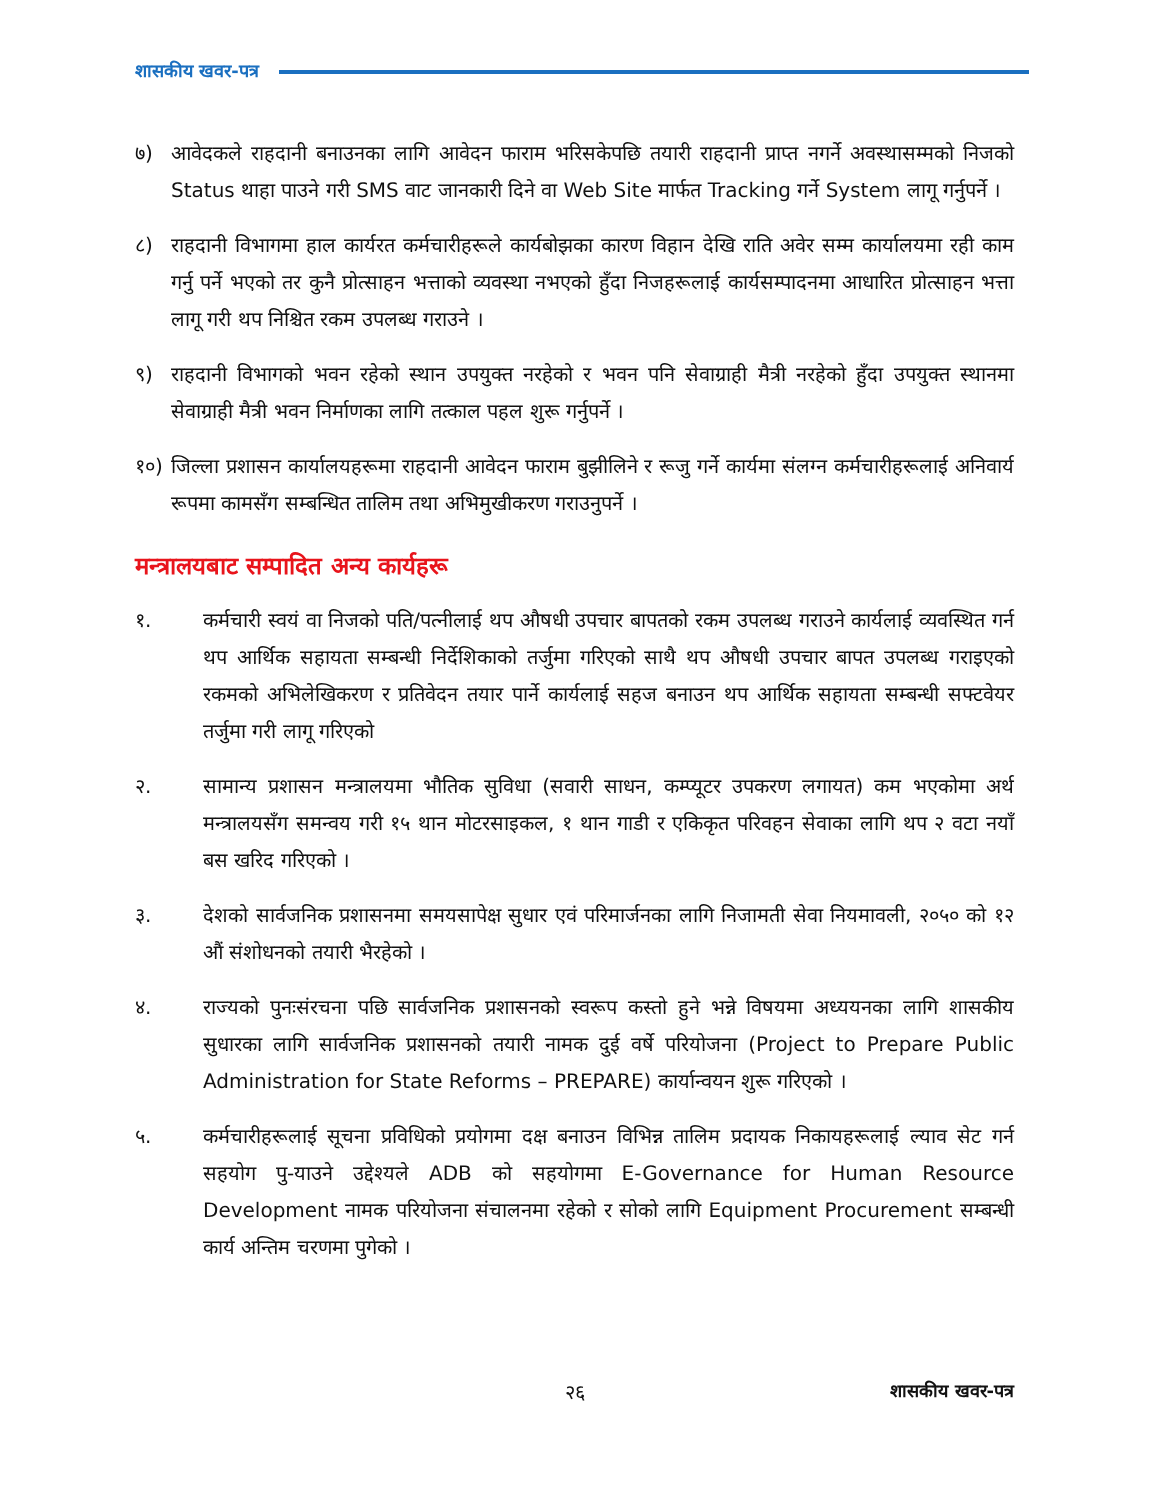शासकीय खवर-पत्र
७) आवेदकले राहदानी बनाउनका लागि आवेदन फाराम भरिसकेपछि तयारी राहदानी प्राप्त नगर्ने अवस्थासम्मको निजको Status थाहा पाउने गरी SMS वाट जानकारी दिने वा Web Site मार्फत Tracking गर्ने System लागू गर्नुपर्ने ।
८) राहदानी विभागमा हाल कार्यरत कर्मचारीहरूले कार्यबोझका कारण विहान देखि राति अवेर सम्म कार्यालयमा रही काम गर्नु पर्ने भएको तर कुनै प्रोत्साहन भत्ताको व्यवस्था नभएको हुँदा निजहरूलाई कार्यसम्पादनमा आधारित प्रोत्साहन भत्ता लागू गरी थप निश्चित रकम उपलब्ध गराउने ।
९) राहदानी विभागको भवन रहेको स्थान उपयुक्त नरहेको र भवन पनि सेवाग्राही मैत्री नरहेको हुँदा उपयुक्त स्थानमा सेवाग्राही मैत्री भवन निर्माणका लागि तत्काल पहल शुरू गर्नुपर्ने ।
१०) जिल्ला प्रशासन कार्यालयहरूमा राहदानी आवेदन फाराम बुझीलिने र रूजु गर्ने कार्यमा संलग्न कर्मचारीहरूलाई अनिवार्य रूपमा कामसँग सम्बन्धित तालिम तथा अभिमुखीकरण गराउनुपर्ने ।
मन्त्रालयबाट सम्पादित अन्य कार्यहरू
१. कर्मचारी स्वयं वा निजको पति/पत्नीलाई थप औषधी उपचार बापतको रकम उपलब्ध गराउने कार्यलाई व्यवस्थित गर्न थप आर्थिक सहायता सम्बन्धी निर्देशिकाको तर्जुमा गरिएको साथै थप औषधी उपचार बापत उपलब्ध गराइएको रकमको अभिलेखिकरण र प्रतिवेदन तयार पार्ने कार्यलाई सहज बनाउन थप आर्थिक सहायता सम्बन्धी सफ्टवेयर तर्जुमा गरी लागू गरिएको
२. सामान्य प्रशासन मन्त्रालयमा भौतिक सुविधा (सवारी साधन, कम्प्यूटर उपकरण लगायत) कम भएकोमा अर्थ मन्त्रालयसँग समन्वय गरी १५ थान मोटरसाइकल, १ थान गाडी र एकिकृत परिवहन सेवाका लागि थप २ वटा नयाँ बस खरिद गरिएको ।
३. देशको सार्वजनिक प्रशासनमा समयसापेक्ष सुधार एवं परिमार्जनका लागि निजामती सेवा नियमावली, २०५० को १२ औं संशोधनको तयारी भैरहेको ।
४. राज्यको पुनःसंरचना पछि सार्वजनिक प्रशासनको स्वरूप कस्तो हुने भन्ने विषयमा अध्ययनका लागि शासकीय सुधारका लागि सार्वजनिक प्रशासनको तयारी नामक दुई वर्षे परियोजना (Project to Prepare Public Administration for State Reforms – PREPARE) कार्यान्वयन शुरू गरिएको ।
५. कर्मचारीहरूलाई सूचना प्रविधिको प्रयोगमा दक्ष बनाउन विभिन्न तालिम प्रदायक निकायहरूलाई ल्याव सेट गर्न सहयोग पु-याउने उद्देश्यले ADB को सहयोगमा E-Governance for Human Resource Development नामक परियोजना संचालनमा रहेको र सोको लागि Equipment Procurement सम्बन्धी कार्य अन्तिम चरणमा पुगेको ।
२६ शासकीय खवर-पत्र